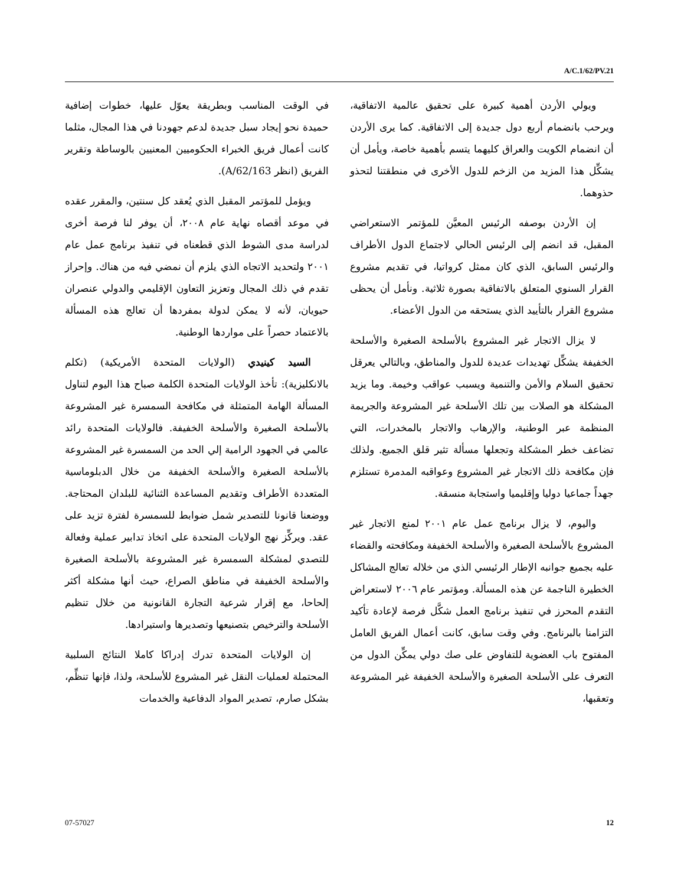A/C.1/62/PV.21
ويولي الأردن أهمية كبيرة على تحقيق عالمية الاتفاقية، ويرحب بانضمام أربع دول جديدة إلى الاتفاقية. كما يرى الأردن أن انضمام الكويت والعراق كليهما يتسم بأهمية خاصة، ويأمل أن يشكِّل هذا المزيد من الزخم للدول الأخرى في منطقتنا لتحذو حذوهما.
إن الأردن بوصفه الرئيس المعيَّن للمؤتمر الاستعراضي المقبل، قد انضم إلى الرئيس الحالي لاجتماع الدول الأطراف والرئيس السابق، الذي كان ممثل كرواتيا، في تقديم مشروع القرار السنوي المتعلق بالاتفاقية بصورة ثلاثية. ونأمل أن يحظى مشروع القرار بالتأييد الذي يستحقه من الدول الأعضاء.
لا يزال الاتجار غير المشروع بالأسلحة الصغيرة والأسلحة الخفيفة يشكِّل تهديدات عديدة للدول والمناطق، وبالتالي يعرقل تحقيق السلام والأمن والتنمية ويسبب عواقب وخيمة. وما يزيد المشكلة هو الصلات بين تلك الأسلحة غير المشروعة والجريمة المنظمة عبر الوطنية، والإرهاب والاتجار بالمخدرات، التي تضاعف خطر المشكلة وتجعلها مسألة تثير قلق الجميع. ولذلك فإن مكافحة ذلك الاتجار غير المشروع وعواقبه المدمرة تستلزم جهداً جماعيا دوليا وإقليميا واستجابة منسقة.
واليوم، لا يزال برنامج عمل عام ٢٠٠١ لمنع الاتجار غير المشروع بالأسلحة الصغيرة والأسلحة الخفيفة ومكافحته والقضاء عليه بجميع جوانبه الإطار الرئيسي الذي من خلاله تعالج المشاكل الخطيرة الناجمة عن هذه المسألة. ومؤتمر عام ٢٠٠٦ لاستعراض التقدم المحرز في تنفيذ برنامج العمل شكَّل فرصة لإعادة تأكيد التزامنا بالبرنامج. وفي وقت سابق، كانت أعمال الفريق العامل المفتوح باب العضوية للتفاوض على صك دولي يمكِّن الدول من التعرف على الأسلحة الصغيرة والأسلحة الخفيفة غير المشروعة وتعقبها،
في الوقت المناسب وبطريقة يعوّل عليها، خطوات إضافية حميدة نحو إيجاد سبل جديدة لدعم جهودنا في هذا المجال، مثلما كانت أعمال فريق الخبراء الحكوميين المعنيين بالوساطة وتقرير الفريق (انظر A/62/163).
ويؤمل للمؤتمر المقبل الذي يُعقد كل سنتين، والمقرر عقده في موعد أقصاه نهاية عام ٢٠٠٨، أن يوفر لنا فرصة أخرى لدراسة مدى الشوط الذي قطعناه في تنفيذ برنامج عمل عام ٢٠٠١ ولتحديد الاتجاه الذي يلزم أن نمضي فيه من هناك. وإحراز تقدم في ذلك المجال وتعزيز التعاون الإقليمي والدولي عنصران حيويان، لأنه لا يمكن لدولة بمفردها أن تعالج هذه المسألة بالاعتماد حصراً على مواردها الوطنية.
السيد كينيدي (الولايات المتحدة الأمريكية) (تكلم بالانكليزية): تأخذ الولايات المتحدة الكلمة صباح هذا اليوم لتناول المسألة الهامة المتمثلة في مكافحة السمسرة غير المشروعة بالأسلحة الصغيرة والأسلحة الخفيفة. فالولايات المتحدة رائد عالمي في الجهود الرامية إلي الحد من السمسرة غير المشروعة بالأسلحة الصغيرة والأسلحة الخفيفة من خلال الدبلوماسية المتعددة الأطراف وتقديم المساعدة الثنائية للبلدان المحتاجة. ووضعنا قانونا للتصدير شمل ضوابط للسمسرة لفترة تزيد على عقد. ويركِّز نهج الولايات المتحدة على اتخاذ تدابير عملية وفعالة للتصدي لمشكلة السمسرة غير المشروعة بالأسلحة الصغيرة والأسلحة الخفيفة في مناطق الصراع، حيث أنها مشكلة أكثر إلحاحا، مع إقرار شرعية التجارة القانونية من خلال تنظيم الأسلحة والترخيص بتصنيعها وتصديرها واستيرادها.
إن الولايات المتحدة تدرك إدراكا كاملا النتائج السلبية المحتملة لعمليات النقل غير المشروع للأسلحة، ولذا، فإنها تنظِّم، بشكل صارم، تصدير المواد الدفاعية والخدمات
07-57027 12